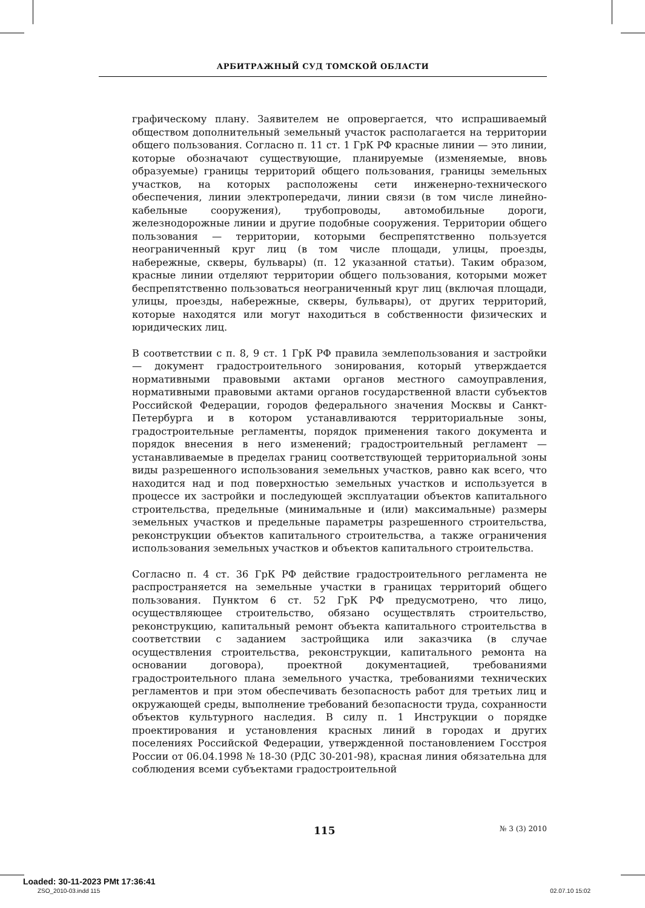АРБИТРАЖНЫЙ СУД ТОМСКОЙ ОБЛАСТИ
графическому плану. Заявителем не опровергается, что испрашиваемый обществом дополнительный земельный участок располагается на территории общего пользования. Согласно п. 11 ст. 1 ГрК РФ красные линии — это линии, которые обозначают существующие, планируемые (изменяемые, вновь образуемые) границы территорий общего пользования, границы земельных участков, на которых расположены сети инженерно-технического обеспечения, линии электропередачи, линии связи (в том числе линейно-кабельные сооружения), трубопроводы, автомобильные дороги, железнодорожные линии и другие подобные сооружения. Территории общего пользования — территории, которыми беспрепятственно пользуется неограниченный круг лиц (в том числе площади, улицы, проезды, набережные, скверы, бульвары) (п. 12 указанной статьи). Таким образом, красные линии отделяют территории общего пользования, которыми может беспрепятственно пользоваться неограниченный круг лиц (включая площади, улицы, проезды, набережные, скверы, бульвары), от других территорий, которые находятся или могут находиться в собственности физических и юридических лиц.
В соответствии с п. 8, 9 ст. 1 ГрК РФ правила землепользования и застройки — документ градостроительного зонирования, который утверждается нормативными правовыми актами органов местного самоуправления, нормативными правовыми актами органов государственной власти субъектов Российской Федерации, городов федерального значения Москвы и Санкт-Петербурга и в котором устанавливаются территориальные зоны, градостроительные регламенты, порядок применения такого документа и порядок внесения в него изменений; градостроительный регламент — устанавливаемые в пределах границ соответствующей территориальной зоны виды разрешенного использования земельных участков, равно как всего, что находится над и под поверхностью земельных участков и используется в процессе их застройки и последующей эксплуатации объектов капитального строительства, предельные (минимальные и (или) максимальные) размеры земельных участков и предельные параметры разрешенного строительства, реконструкции объектов капитального строительства, а также ограничения использования земельных участков и объектов капитального строительства.
Согласно п. 4 ст. 36 ГрК РФ действие градостроительного регламента не распространяется на земельные участки в границах территорий общего пользования. Пунктом 6 ст. 52 ГрК РФ предусмотрено, что лицо, осуществляющее строительство, обязано осуществлять строительство, реконструкцию, капитальный ремонт объекта капитального строительства в соответствии с заданием застройщика или заказчика (в случае осуществления строительства, реконструкции, капитального ремонта на основании договора), проектной документацией, требованиями градостроительного плана земельного участка, требованиями технических регламентов и при этом обеспечивать безопасность работ для третьих лиц и окружающей среды, выполнение требований безопасности труда, сохранности объектов культурного наследия. В силу п. 1 Инструкции о порядке проектирования и установления красных линий в городах и других поселениях Российской Федерации, утвержденной постановлением Госстроя России от 06.04.1998 № 18-30 (РДС 30-201-98), красная линия обязательна для соблюдения всеми субъектами градостроительной
115 № 3 (3) 2010
Loaded: 30-11-2023 PMt 17:36:41
ZSO_2010-03.indd 115 02.07.10 15:02